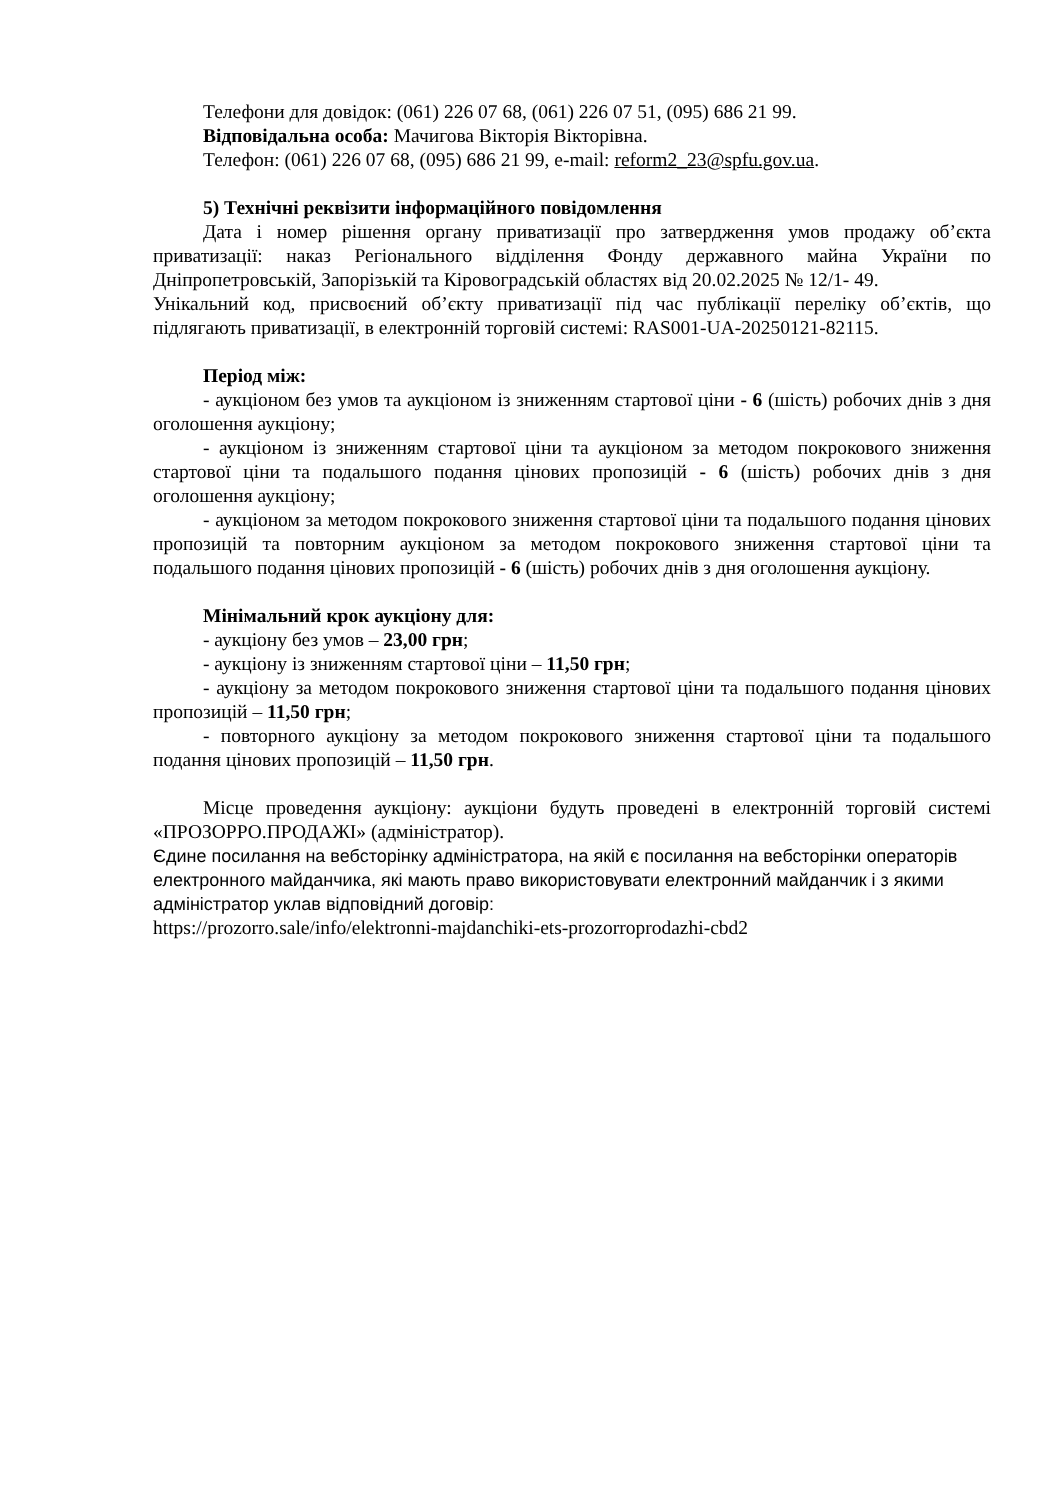Телефони для довідок: (061) 226 07 68, (061) 226 07 51, (095) 686 21 99.
Відповідальна особа: Мачигова Вікторія Вікторівна.
Телефон: (061) 226 07 68, (095) 686 21 99, e-mail: reform2_23@spfu.gov.ua.
5) Технічні реквізити інформаційного повідомлення
Дата і номер рішення органу приватизації про затвердження умов продажу об’єкта приватизації: наказ Регіонального відділення Фонду державного майна України по Дніпропетровській, Запорізькій та Кіровоградській областях від 20.02.2025 № 12/1- 49.
Унікальний код, присвоєний об’єкту приватизації під час публікації переліку об’єктів, що підлягають приватизації, в електронній торговій системі: RAS001-UA-20250121-82115.
Період між:
- аукціоном без умов та аукціоном із зниженням стартової ціни - 6 (шість) робочих днів з дня оголошення аукціону;
- аукціоном із зниженням стартової ціни та аукціоном за методом покрокового зниження стартової ціни та подальшого подання цінових пропозицій - 6 (шість) робочих днів з дня оголошення аукціону;
- аукціоном за методом покрокового зниження стартової ціни та подальшого подання цінових пропозицій та повторним аукціоном за методом покрокового зниження стартової ціни та подальшого подання цінових пропозицій - 6 (шість) робочих днів з дня оголошення аукціону.
Мінімальний крок аукціону для:
- аукціону без умов – 23,00 грн;
- аукціону із зниженням стартової ціни – 11,50 грн;
- аукціону за методом покрокового зниження стартової ціни та подальшого подання цінових пропозицій – 11,50 грн;
- повторного аукціону за методом покрокового зниження стартової ціни та подальшого подання цінових пропозицій – 11,50 грн.
Місце проведення аукціону: аукціони будуть проведені в електронній торговій системі «ПРОЗОРРО.ПРОДАЖІ» (адміністратор).
Єдине посилання на вебсторінку адміністратора, на якій є посилання на вебсторінки операторів електронного майданчика, які мають право використовувати електронний майданчик і з якими адміністратор уклав відповідний договір:
https://prozorro.sale/info/elektronni-majdanchiki-ets-prozorroprodazhi-cbd2